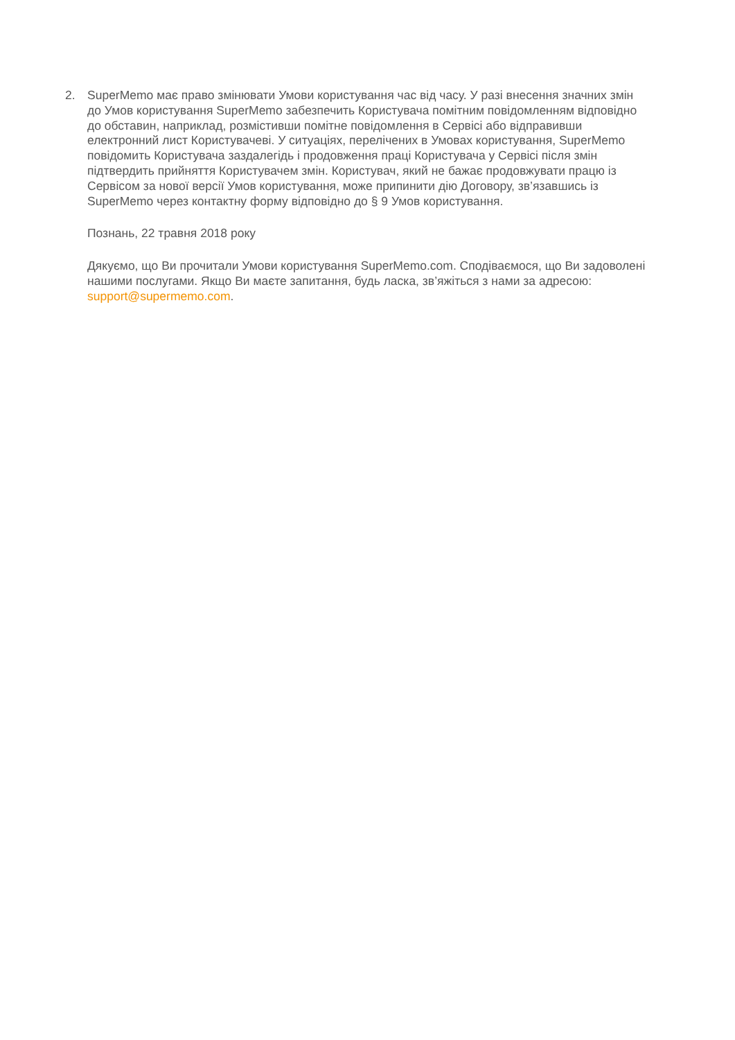2. SuperMemo має право змінювати Умови користування час від часу. У разі внесення значних змін до Умов користування SuperMemo забезпечить Користувача помітним повідомленням відповідно до обставин, наприклад, розмістивши помітне повідомлення в Сервісі або відправивши електронний лист Користувачеві. У ситуаціях, перелічених в Умовах користування, SuperMemo повідомить Користувача заздалегідь і продовження праці Користувача у Сервісі після змін підтвердить прийняття Користувачем змін. Користувач, який не бажає продовжувати працю із Сервісом за нової версії Умов користування, може припинити дію Договору, зв’язавшись із SuperMemo через контактну форму відповідно до § 9 Умов користування.
Познань, 22 травня 2018 року
Дякуємо, що Ви прочитали Умови користування SuperMemo.com. Сподіваємося, що Ви задоволені нашими послугами. Якщо Ви маєте запитання, будь ласка, зв’яжіться з нами за адресою: support@supermemo.com.